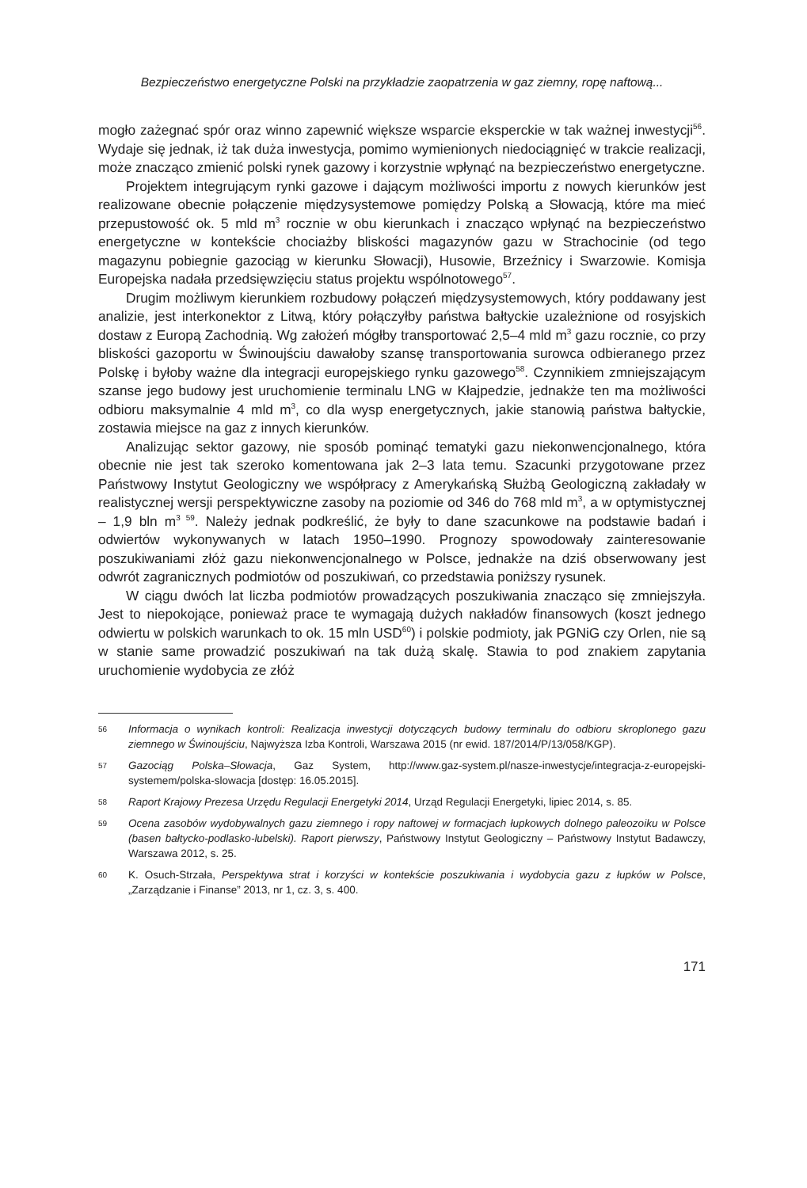Bezpieczeństwo energetyczne Polski na przykładzie zaopatrzenia w gaz ziemny, ropę naftową...
mogło zażegnać spór oraz winno zapewnić większe wsparcie eksperckie w tak ważnej inwestycji<sup>56</sup>. Wydaje się jednak, iż tak duża inwestycja, pomimo wymienionych niedociągnięć w trakcie realizacji, może znacząco zmienić polski rynek gazowy i korzystnie wpłynąć na bezpieczeństwo energetyczne.
Projektem integrującym rynki gazowe i dającym możliwości importu z nowych kierunków jest realizowane obecnie połączenie międzysystemowe pomiędzy Polską a Słowacją, które ma mieć przepustowość ok. 5 mld m<sup>3</sup> rocznie w obu kierunkach i znacząco wpłynąć na bezpieczeństwo energetyczne w kontekście chociażby bliskości magazynów gazu w Strachocinie (od tego magazynu pobiegnie gazociąg w kierunku Słowacji), Husowie, Brzeźnicy i Swarzowie. Komisja Europejska nadała przedsięwzięciu status projektu wspólnotowego<sup>57</sup>.
Drugim możliwym kierunkiem rozbudowy połączeń międzysystemowych, który poddawany jest analizie, jest interkonektor z Litwą, który połączyłby państwa bałtyckie uzależnione od rosyjskich dostaw z Europą Zachodnią. Wg założeń mógłby transportować 2,5–4 mld m<sup>3</sup> gazu rocznie, co przy bliskości gazoportu w Świnoujściu dawałoby szansę transportowania surowca odbieranego przez Polskę i byłoby ważne dla integracji europejskiego rynku gazowego<sup>58</sup>. Czynnikiem zmniejszającym szanse jego budowy jest uruchomienie terminalu LNG w Kłajpedzie, jednakże ten ma możliwości odbioru maksymalnie 4 mld m<sup>3</sup>, co dla wysp energetycznych, jakie stanowią państwa bałtyckie, zostawia miejsce na gaz z innych kierunków.
Analizując sektor gazowy, nie sposób pominąć tematyki gazu niekonwencjonalnego, która obecnie nie jest tak szeroko komentowana jak 2–3 lata temu. Szacunki przygotowane przez Państwowy Instytut Geologiczny we współpracy z Amerykańską Służbą Geologiczną zakładały w realistycznej wersji perspektywiczne zasoby na poziomie od 346 do 768 mld m<sup>3</sup>, a w optymistycznej – 1,9 bln m<sup>3 59</sup>. Należy jednak podkreślić, że były to dane szacunkowe na podstawie badań i odwiertów wykonywanych w latach 1950–1990. Prognozy spowodowały zainteresowanie poszukiwaniami złóż gazu niekonwencjonalnego w Polsce, jednakże na dziś obserwowany jest odwrót zagranicznych podmiotów od poszukiwań, co przedstawia poniższy rysunek.
W ciągu dwóch lat liczba podmiotów prowadzących poszukiwania znacząco się zmniejszyła. Jest to niepokojące, ponieważ prace te wymagają dużych nakładów finansowych (koszt jednego odwiertu w polskich warunkach to ok. 15 mln USD<sup>60</sup>) i polskie podmioty, jak PGNiG czy Orlen, nie są w stanie same prowadzić poszukiwań na tak dużą skalę. Stawia to pod znakiem zapytania uruchomienie wydobycia ze złóż
56 Informacja o wynikach kontroli: Realizacja inwestycji dotyczących budowy terminalu do odbioru skroplonego gazu ziemnego w Świnoujściu, Najwyższa Izba Kontroli, Warszawa 2015 (nr ewid. 187/2014/P/13/058/KGP).
57 Gazociąg Polska–Słowacja, Gaz System, http://www.gaz-system.pl/nasze-inwestycje/integracja-z-europejski-systemem/polska-slowacja [dostęp: 16.05.2015].
58 Raport Krajowy Prezesa Urzędu Regulacji Energetyki 2014, Urząd Regulacji Energetyki, lipiec 2014, s. 85.
59 Ocena zasobów wydobywalnych gazu ziemnego i ropy naftowej w formacjach łupkowych dolnego paleozoiku w Polsce (basen bałtycko-podlasko-lubelski). Raport pierwszy, Państwowy Instytut Geologiczny – Państwowy Instytut Badawczy, Warszawa 2012, s. 25.
60 K. Osuch-Strzała, Perspektywa strat i korzyści w kontekście poszukiwania i wydobycia gazu z łupków w Polsce, „Zarządzanie i Finanse” 2013, nr 1, cz. 3, s. 400.
171